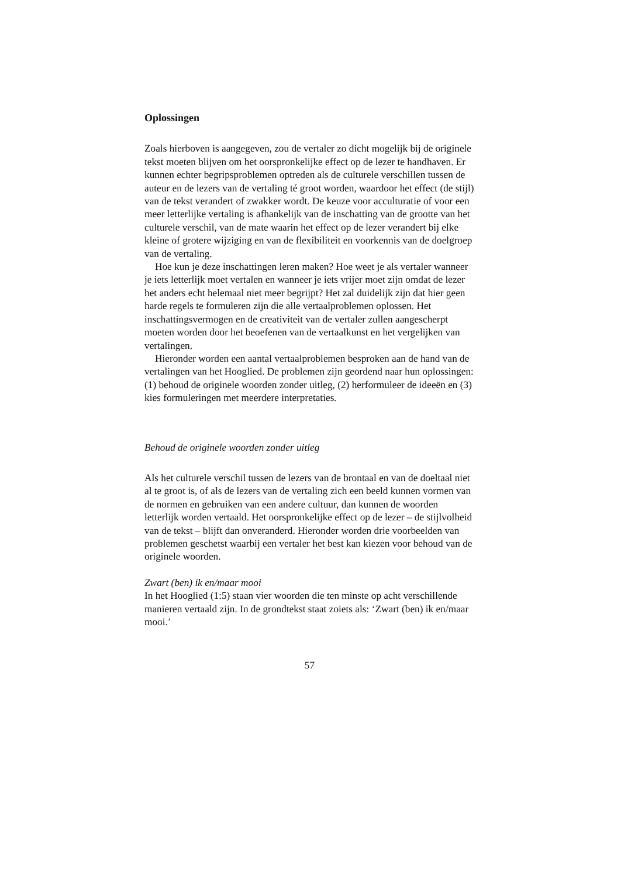Oplossingen
Zoals hierboven is aangegeven, zou de vertaler zo dicht mogelijk bij de originele tekst moeten blijven om het oorspronkelijke effect op de lezer te handhaven. Er kunnen echter begripsproblemen optreden als de culturele verschillen tussen de auteur en de lezers van de vertaling té groot worden, waardoor het effect (de stijl) van de tekst verandert of zwakker wordt. De keuze voor acculturatie of voor een meer letterlijke vertaling is afhankelijk van de inschatting van de grootte van het culturele verschil, van de mate waarin het effect op de lezer verandert bij elke kleine of grotere wijziging en van de flexibiliteit en voorkennis van de doelgroep van de vertaling.
Hoe kun je deze inschattingen leren maken? Hoe weet je als vertaler wanneer je iets letterlijk moet vertalen en wanneer je iets vrijer moet zijn omdat de lezer het anders echt helemaal niet meer begrijpt? Het zal duidelijk zijn dat hier geen harde regels te formuleren zijn die alle vertaalproblemen oplossen. Het inschattingsvermogen en de creativiteit van de vertaler zullen aangescherpt moeten worden door het beoefenen van de vertaalkunst en het vergelijken van vertalingen.
Hieronder worden een aantal vertaalproblemen besproken aan de hand van de vertalingen van het Hooglied. De problemen zijn geordend naar hun oplossingen: (1) behoud de originele woorden zonder uitleg, (2) herformuleer de ideeën en (3) kies formuleringen met meerdere interpretaties.
Behoud de originele woorden zonder uitleg
Als het culturele verschil tussen de lezers van de brontaal en van de doeltaal niet al te groot is, of als de lezers van de vertaling zich een beeld kunnen vormen van de normen en gebruiken van een andere cultuur, dan kunnen de woorden letterlijk worden vertaald. Het oorspronkelijke effect op de lezer – de stijlvolheid van de tekst – blijft dan onveranderd. Hieronder worden drie voorbeelden van problemen geschetst waarbij een vertaler het best kan kiezen voor behoud van de originele woorden.
Zwart (ben) ik en/maar mooi
In het Hooglied (1:5) staan vier woorden die ten minste op acht verschillende manieren vertaald zijn. In de grondtekst staat zoiets als: ‘Zwart (ben) ik en/maar mooi.’
57